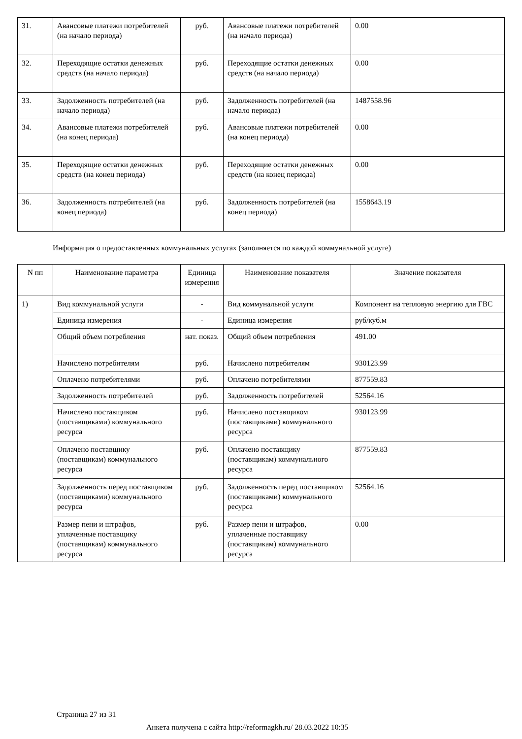| 31. | Авансовые платежи потребителей (на начало периода) | руб. | Авансовые платежи потребителей (на начало периода) | 0.00 |
| 32. | Переходящие остатки денежных средств (на начало периода) | руб. | Переходящие остатки денежных средств (на начало периода) | 0.00 |
| 33. | Задолженность потребителей (на начало периода) | руб. | Задолженность потребителей (на начало периода) | 1487558.96 |
| 34. | Авансовые платежи потребителей (на конец периода) | руб. | Авансовые платежи потребителей (на конец периода) | 0.00 |
| 35. | Переходящие остатки денежных средств (на конец периода) | руб. | Переходящие остатки денежных средств (на конец периода) | 0.00 |
| 36. | Задолженность потребителей (на конец периода) | руб. | Задолженность потребителей (на конец периода) | 1558643.19 |
Информация о предоставленных коммунальных услугах (заполняется по каждой коммунальной услуге)
| N пп | Наименование параметра | Единица измерения | Наименование показателя | Значение показателя |
| --- | --- | --- | --- | --- |
| 1) | Вид коммунальной услуги | - | Вид коммунальной услуги | Компонент на тепловую энергию для ГВС |
| | Единица измерения | - | Единица измерения | руб/куб.м |
| | Общий объем потребления | нат. показ. | Общий объем потребления | 491.00 |
| | Начислено потребителям | руб. | Начислено потребителям | 930123.99 |
| | Оплачено потребителями | руб. | Оплачено потребителями | 877559.83 |
| | Задолженность потребителей | руб. | Задолженность потребителей | 52564.16 |
| | Начислено поставщиком (поставщиками) коммунального ресурса | руб. | Начислено поставщиком (поставщиками) коммунального ресурса | 930123.99 |
| | Оплачено поставщику (поставщикам) коммунального ресурса | руб. | Оплачено поставщику (поставщикам) коммунального ресурса | 877559.83 |
| | Задолженность перед поставщиком (поставщиками) коммунального ресурса | руб. | Задолженность перед поставщиком (поставщиками) коммунального ресурса | 52564.16 |
| | Размер пени и штрафов, уплаченные поставщику (поставщикам) коммунального ресурса | руб. | Размер пени и штрафов, уплаченные поставщику (поставщикам) коммунального ресурса | 0.00 |
Страница 27 из 31
Анкета получена с сайта http://reformagkh.ru/ 28.03.2022 10:35